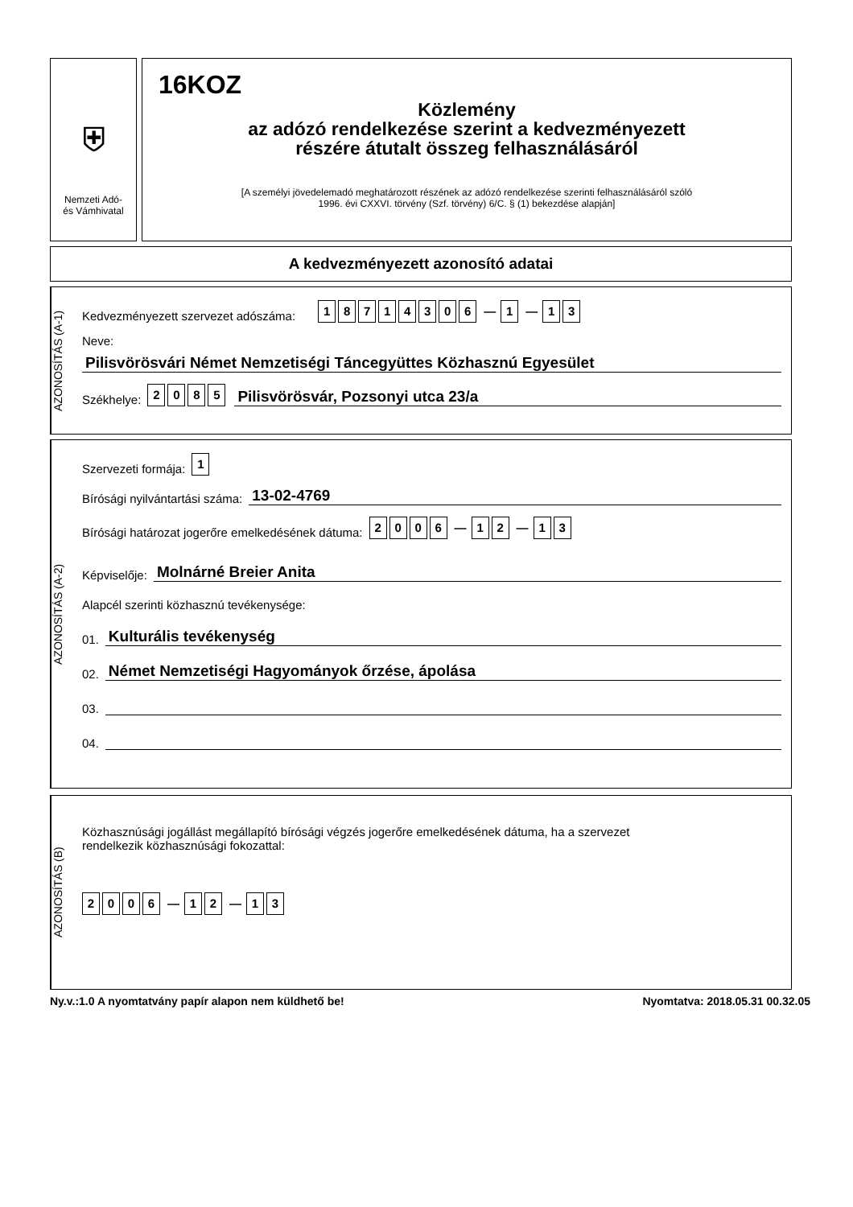⛨
Nemzeti Adó-
és Vámhivatal
16KOZ
Közlemény
az adózó rendelkezése szerint a kedvezményezett
részére átutalt összeg felhasználásáról
[A személyi jövedelemadó meghatározott részének az adózó rendelkezése szerinti felhasználásáról szóló
1996. évi CXXVI. törvény (Szf. törvény) 6/C. § (1) bekezdése alapján]
A kedvezményezett azonosító adatai
AZONOSÍTÁS (A-1)
Kedvezményezett szervezet adószáma: 18714306 — 1 — 1 3
Neve:
Pilisvörösvári Német Nemzetiségi Táncegyüttes Közhasznú Egyesület
Székhelye: 2085 Pilisvörösvár, Pozsonyi utca 23/a
AZONOSÍTÁS (A-2)
Szervezeti formája: 1
Bírósági nyilvántartási száma: 13-02-4769
Bírósági határozat jogerőre emelkedésének dátuma: 2006 — 1 2 — 1 3
Képviselője: Molnárné Breier Anita
Alapcél szerinti közhasznú tevékenysége:
01. Kulturális tevékenység
02. Német Nemzetiségi Hagyományok őrzése, ápolása
03.
04.
AZONOSÍTÁS (B)
Közhasznúsági jogállást megállapító bírósági végzés jogerőre emelkedésének dátuma, ha a szervezet
rendelkezik közhasznúsági fokozattal:
2006 — 1 2 — 1 3
Ny.v.:1.0 A nyomtatvány papír alapon nem küldhető be! Nyomtatva: 2018.05.31 00.32.05